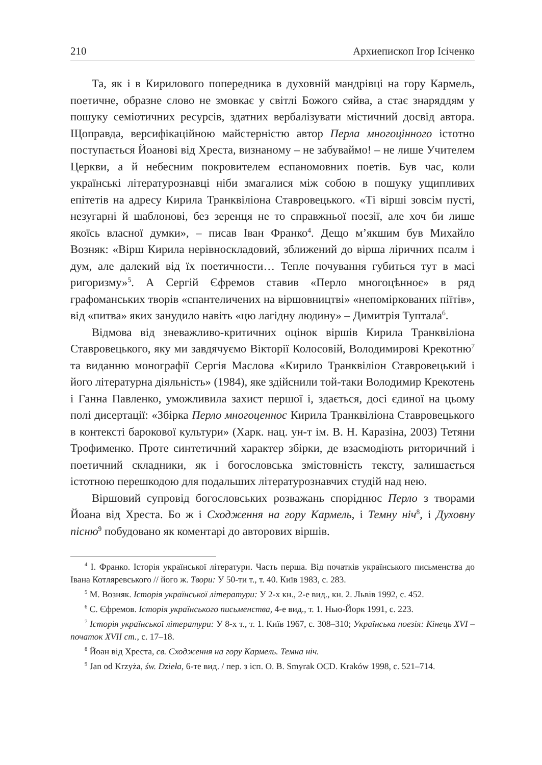210 Архиепископ Ігор Ісіченко
Та, як і в Кирилового попередника в духовній мандрівці на гору Кармель, поетичне, образне слово не змовкає у світлі Божого сяйва, а стає знаряддям у пошуку семіотичних ресурсів, здатних вербалізувати містичний досвід автора. Щоправда, версифікаційною майстерністю автор Перла многоцінного істотно поступається Йоанові від Хреста, визнаному – не забуваймо! – не лише Учителем Церкви, а й небесним покровителем еспаномовних поетів. Був час, коли українські літературознавці ніби змагалися між собою в пошуку ущипливих епітетів на адресу Кирила Транквіліона Ставровецького. «Ті вірші зовсім пусті, незугарні й шаблонові, без зеренця не то справжньої поезії, але хоч би лише якоїсь власної думки», – писав Іван Франко<sup>4</sup>. Дещо м’якшим був Михайло Возняк: «Вірш Кирила нерівноскладовий, зближений до вірша ліричних псалм і дум, але далекий від їх поетичности… Тепле почування губиться тут в масі ригоризму»<sup>5</sup>. А Сергій Єфремов ставив «Перло многоцѣнноє» в ряд графоманських творів «спантеличених на віршовництві» «непоміркованих піїтів», від «питва» яких занудило навіть «цю лагідну людину» – Димитрія Туптала<sup>6</sup>.
Відмова від зневажливо-критичних оцінок віршів Кирила Транквіліона Ставровецького, яку ми завдячуємо Вікторії Колосовій, Володимирові Крекотню<sup>7</sup> та виданню монографії Сергія Маслова «Кирило Транквіліон Ставровецький і його літературна діяльність» (1984), яке здійснили той-таки Володимир Крекотень і Ганна Павленко, уможливила захист першої і, здається, досі єдиної на цьому полі дисертації: «Збірка Перло многоценноє Кирила Транквіліона Ставровецького в контексті барокової культури» (Харк. нац. ун-т ім. В. Н. Каразіна, 2003) Тетяни Трофименко. Проте синтетичний характер збірки, де взаємодіють риторичний і поетичний складники, як і богословська змістовність тексту, залишається істотною перешкодою для подальших літературознавчих студій над нею.
Віршовий супровід богословських розважань споріднює Перло з творами Йоана від Хреста. Бо ж і Сходження на гору Кармель, і Темну ніч<sup>8</sup>, і Духовну пісню<sup>9</sup> побудовано як коментарі до авторових віршів.
<sup>4</sup> І. Франко. Історія української літератури. Часть перша. Від початків українського письменства до Івана Котляревського // його ж. Твори: У 50-ти т., т. 40. Київ 1983, с. 283.
<sup>5</sup> М. Возняк. Історія української літератури: У 2-х кн., 2-е вид., кн. 2. Львів 1992, с. 452.
<sup>6</sup> С. Єфремов. Історія українського письменства, 4-е вид., т. 1. Нью-Йорк 1991, с. 223.
<sup>7</sup> Історія української літератури: У 8-х т., т. 1. Київ 1967, с. 308–310; Українська поезія: Кінець XVI – початок XVII ст., с. 17–18.
<sup>8</sup> Йоан від Хреста, св. Сходження на гору Кармель. Темна ніч.
<sup>9</sup> Jan od Krzyża, św. Dzieła, 6-те вид. / пер. з ісп. O. B. Smyrak OCD. Kraków 1998, с. 521–714.